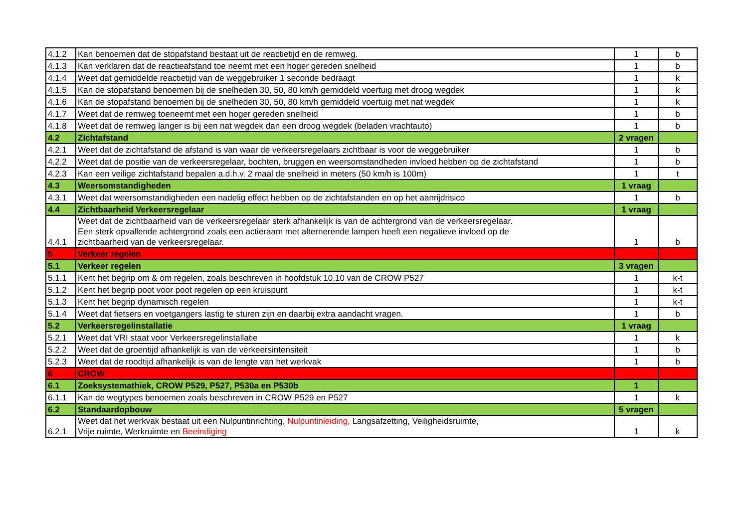| 4.1.2 | Kan benoemen dat de stopafstand bestaat uit de reactietijd en de remweg. | 1 | b |
| 4.1.3 | Kan verklaren dat de reactieafstand toe neemt met een hoger gereden snelheid | 1 | b |
| 4.1.4 | Weet dat gemiddelde reactietijd van de weggebruiker 1 seconde bedraagt | 1 | k |
| 4.1.5 | Kan de stopafstand benoemen bij de snelheden 30, 50, 80 km/h gemiddeld voertuig met droog wegdek | 1 | k |
| 4.1.6 | Kan de stopafstand benoemen bij de snelheden 30, 50, 80 km/h gemiddeld voertuig met nat wegdek | 1 | k |
| 4.1.7 | Weet dat de remweg toeneemt met een hoger gereden snelheid | 1 | b |
| 4.1.8 | Weet dat de remweg langer is bij een nat wegdek dan een droog wegdek (beladen vrachtauto) | 1 | b |
| 4.2 | Zichtafstand | 2 vragen | |
| 4.2.1 | Weet dat de zichtafstand de afstand is van waar de verkeersregelaars zichtbaar is voor de weggebruiker | 1 | b |
| 4.2.2 | Weet dat de positie van de verkeersregelaar, bochten, bruggen en weersomstandheden invloed hebben op de zichtafstand | 1 | b |
| 4.2.3 | Kan een veilige zichtafstand bepalen a.d.h.v. 2 maal de snelheid in meters (50 km/h is 100m) | 1 | t |
| 4.3 | Weersomstandigheden | 1 vraag | |
| 4.3.1 | Weet dat weersomstandigheden een nadelig effect hebben op de zichtafstanden en op het aanrijdrisico | 1 | b |
| 4.4 | Zichtbaarheid Verkeersregelaar | 1 vraag | |
| 4.4.1 | Weet dat de zichtbaarheid van de verkeersregelaar sterk afhankelijk is van de achtergrond van de verkeersregelaar. Een sterk opvallende achtergrond zoals een actieraam met alternerende lampen heeft een negatieve invloed op de zichtbaarheid van de verkeersregelaar. | 1 | b |
| 5 | Verkeer regelen | | |
| 5.1 | Verkeer regelen | 3 vragen | |
| 5.1.1 | Kent het begrip om & om regelen, zoals beschreven in hoofdstuk 10.10 van de CROW P527 | 1 | k-t |
| 5.1.2 | Kent het begrip poot voor poot regelen op een kruispunt | 1 | k-t |
| 5.1.3 | Kent het begrip dynamisch regelen | 1 | k-t |
| 5.1.4 | Weet dat fietsers en voetgangers lastig te sturen zijn en daarbij extra aandacht vragen. | 1 | b |
| 5.2 | Verkeersregelinstallatie | 1 vraag | |
| 5.2.1 | Weet dat VRI staat voor Verkeersregelinstallatie | 1 | k |
| 5.2.2 | Weet dat de groentijd afhankelijk is van de verkeersintensiteit | 1 | b |
| 5.2.3 | Weet dat de roodtijd afhankelijk is van de lengte van het werkvak | 1 | b |
| 6 | CROW | | |
| 6.1 | Zoeksystemathiek, CROW P529, P527, P530a en P530b | 1 | |
| 6.1.1 | Kan de wegtypes benoemen zoals beschreven in CROW P529 en P527 | 1 | k |
| 6.2 | Standaardopbouw | 5 vragen | |
| 6.2.1 | Weet dat het werkvak bestaat uit een Nulpuntinrichting, Nulpuntinleiding , Langsafzetting, Veiligheidsruimte, Vrije ruimte, Werkruimte en Beeindiging | 1 | k |